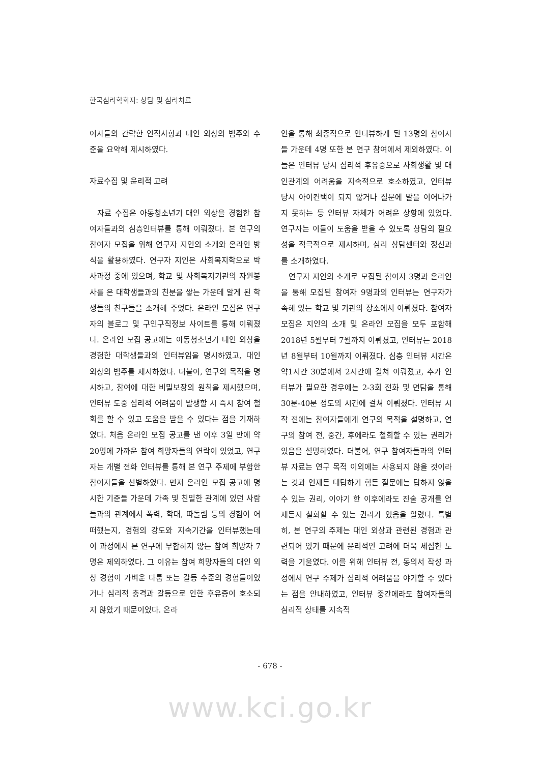한국심리학회지: 상담 및 심리치료
여자들의 간략한 인적사항과 대인 외상의 범주와 수준을 요약해 제시하였다.
자료수집 및 윤리적 고려
자료 수집은 아동청소년기 대인 외상을 경험한 참여자들과의 심층인터뷰를 통해 이뤄졌다. 본 연구의 참여자 모집을 위해 연구자 지인의 소개와 온라인 방식을 활용하였다. 연구자 지인은 사회복지학으로 박사과정 중에 있으며, 학교 및 사회복지기관의 자원봉사를 온 대학생들과의 친분을 쌓는 가운데 알게 된 학생들의 친구들을 소개해 주었다. 온라인 모집은 연구자의 블로그 및 구인구직정보 사이트를 통해 이뤄졌다. 온라인 모집 공고에는 아동청소년기 대인 외상을 경험한 대학생들과의 인터뷰임을 명시하였고, 대인 외상의 범주를 제시하였다. 더불어, 연구의 목적을 명시하고, 참여에 대한 비밀보장의 원칙을 제시했으며, 인터뷰 도중 심리적 어려움이 발생할 시 즉시 참여 철회를 할 수 있고 도움을 받을 수 있다는 점을 기재하였다. 처음 온라인 모집 공고를 낸 이후 3일 만에 약20명에 가까운 참여 희망자들의 연락이 있었고, 연구자는 개별 전화 인터뷰를 통해 본 연구 주제에 부합한 참여자들을 선별하였다. 먼저 온라인 모집 공고에 명시한 기준들 가운데 가족 및 친밀한 관계에 있던 사람들과의 관계에서 폭력, 학대, 따돌림 등의 경험이 어떠했는지, 경험의 강도와 지속기간을 인터뷰했는데 이 과정에서 본 연구에 부합하지 않는 참여 희망자 7명은 제외하였다. 그 이유는 참여 희망자들의 대인 외상 경험이 가벼운 다툼 또는 갈등 수준의 경험들이었거나 심리적 충격과 갈등으로 인한 후유증이 호소되지 않았기 때문이었다. 온라
인을 통해 최종적으로 인터뷰하게 된 13명의 참여자들 가운데 4명 또한 본 연구 참여에서 제외하였다. 이들은 인터뷰 당시 심리적 후유증으로 사회생활 및 대인관계의 어려움을 지속적으로 호소하였고, 인터뷰 당시 아이컨택이 되지 않거나 질문에 말을 이어나가지 못하는 등 인터뷰 자체가 어려운 상황에 있었다. 연구자는 이들이 도움을 받을 수 있도록 상담의 필요성을 적극적으로 제시하며, 심리 상담센터와 정신과를 소개하였다.
연구자 지인의 소개로 모집된 참여자 3명과 온라인을 통해 모집된 참여자 9명과의 인터뷰는 연구자가 속해 있는 학교 및 기관의 장소에서 이뤄졌다. 참여자 모집은 지인의 소개 및 온라인 모집을 모두 포함해 2018년 5월부터 7월까지 이뤄졌고, 인터뷰는 2018년 8월부터 10월까지 이뤄졌다. 심층 인터뷰 시간은 약1시간 30분에서 2시간에 걸쳐 이뤄졌고, 추가 인터뷰가 필요한 경우에는 2-3회 전화 및 면담을 통해 30분-40분 정도의 시간에 걸쳐 이뤄졌다. 인터뷰 시작 전에는 참여자들에게 연구의 목적을 설명하고, 연구의 참여 전, 중간, 후에라도 철회할 수 있는 권리가 있음을 설명하였다. 더불어, 연구 참여자들과의 인터뷰 자료는 연구 목적 이외에는 사용되지 않을 것이라는 것과 언제든 대답하기 힘든 질문에는 답하지 않을 수 있는 권리, 이야기 한 이후에라도 진술 공개를 언제든지 철회할 수 있는 권리가 있음을 알렸다. 특별히, 본 연구의 주제는 대인 외상과 관련된 경험과 관련되어 있기 때문에 윤리적인 고려에 더욱 세심한 노력을 기울였다. 이를 위해 인터뷰 전, 동의서 작성 과정에서 연구 주제가 심리적 어려움을 야기할 수 있다는 점을 안내하였고, 인터뷰 중간에라도 참여자들의 심리적 상태를 지속적
- 678 -
www.kci.go.kr